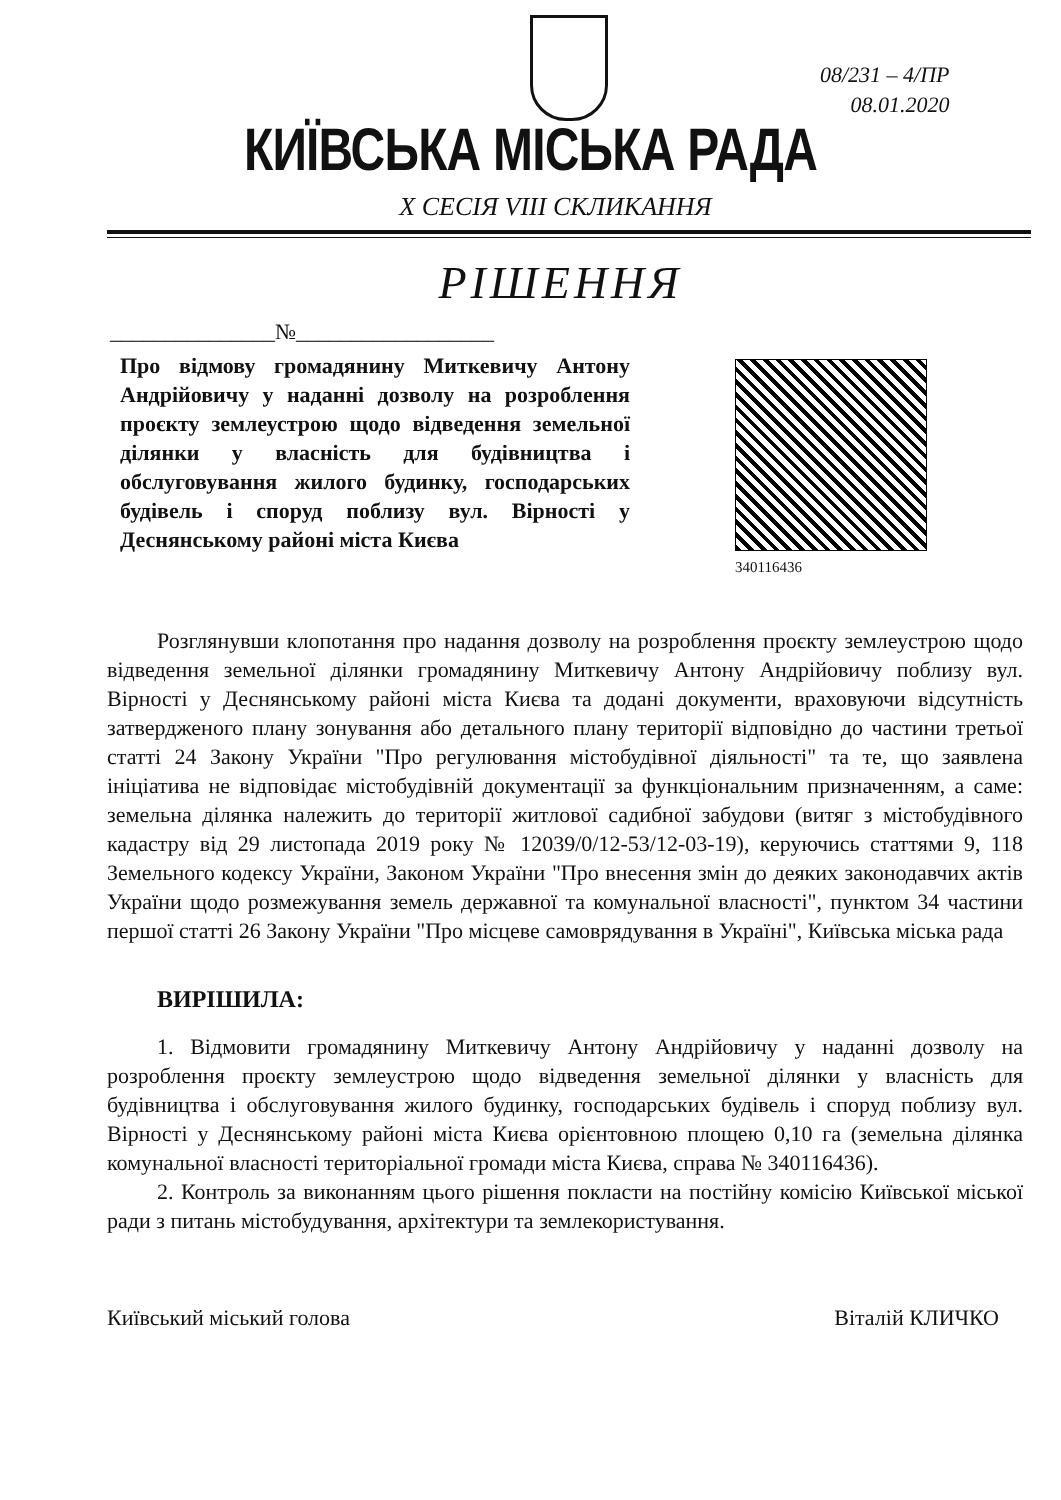08/231 – 4/ПР
08.01.2020
КИЇВСЬКА МІСЬКА РАДА
X СЕСІЯ VIII СКЛИКАННЯ
РІШЕННЯ
_______________№__________________
Про відмову громадянину Миткевичу Антону Андрійовичу у наданні дозволу на розроблення проєкту землеустрою щодо відведення земельної ділянки у власність для будівництва і обслуговування жилого будинку, господарських будівель і споруд поблизу вул. Вірності у Деснянському районі міста Києва
340116436
Розглянувши клопотання про надання дозволу на розроблення проєкту землеустрою щодо відведення земельної ділянки громадянину Миткевичу Антону Андрійовичу поблизу вул. Вірності у Деснянському районі міста Києва та додані документи, враховуючи відсутність затвердженого плану зонування або детального плану території відповідно до частини третьої статті 24 Закону України "Про регулювання містобудівної діяльності" та те, що заявлена ініціатива не відповідає містобудівній документації за функціональним призначенням, а саме: земельна ділянка належить до території житлової садибної забудови (витяг з містобудівного кадастру від 29 листопада 2019 року № 12039/0/12-53/12-03-19), керуючись статтями 9, 118 Земельного кодексу України, Законом України "Про внесення змін до деяких законодавчих актів України щодо розмежування земель державної та комунальної власності", пунктом 34 частини першої статті 26 Закону України "Про місцеве самоврядування в Україні", Київська міська рада
ВИРІШИЛА:
1. Відмовити громадянину Миткевичу Антону Андрійовичу у наданні дозволу на розроблення проєкту землеустрою щодо відведення земельної ділянки у власність для будівництва і обслуговування жилого будинку, господарських будівель і споруд поблизу вул. Вірності у Деснянському районі міста Києва орієнтовною площею 0,10 га (земельна ділянка комунальної власності територіальної громади міста Києва, справа № 340116436).
2. Контроль за виконанням цього рішення покласти на постійну комісію Київської міської ради з питань містобудування, архітектури та землекористування.
Київський міський голова Віталій КЛИЧКО